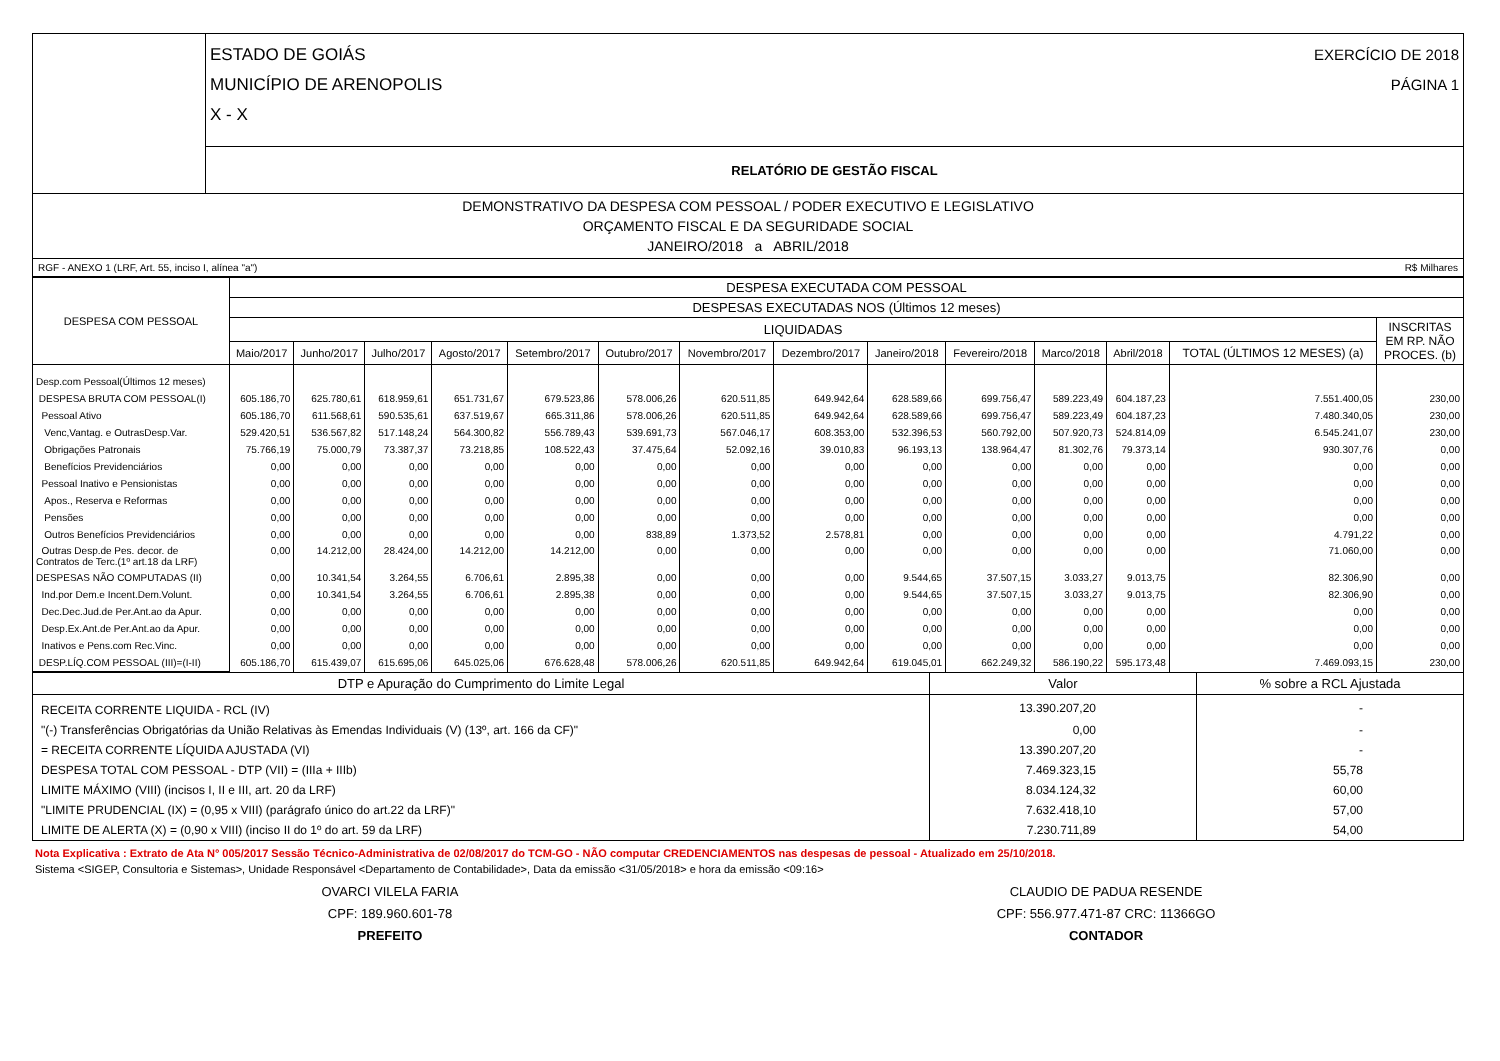| | ESTADO DE GOIÁS MUNICÍPIO DE ARENOPOLIS X - X EXERCÍCIO DE 2018 PÁGINA 1 |
| | RELATÓRIO DE GESTÃO FISCAL |
| DEMONSTRATIVO DA DESPESA COM PESSOAL / PODER EXECUTIVO E LEGISLATIVO ORÇAMENTO FISCAL E DA SEGURIDADE SOCIAL JANEIRO/2018 a ABRIL/2018 | |
| RGF - ANEXO 1 (LRF, Art. 55, inciso I, alínea "a") R$ Milhares | |
| DESPESA COM PESSOAL | DESPESA EXECUTADA COM PESSOAL | | | | | | | | | | | | | |
| --- | --- | --- | --- | --- | --- | --- | --- | --- | --- | --- | --- | --- | --- | --- |
| | DESPESAS EXECUTADAS NOS (Últimos 12 meses) | | | | | | | | | | | | | |
| | LIQUIDADAS | | | | | | | | | | | | | INSCRITAS EM RP. NÃO PROCES. (b) |
| | Maio/2017 | Junho/2017 | Julho/2017 | Agosto/2017 | Setembro/2017 | Outubro/2017 | Novembro/2017 | Dezembro/2017 | Janeiro/2018 | Fevereiro/2018 | Marco/2018 | Abril/2018 | TOTAL (ÚLTIMOS 12 MESES) (a) | |
| Desp.com Pessoal(Últimos 12 meses) | | | | | | | | | | | | | | |
| DESPESA BRUTA COM PESSOAL(I) | 605.186,70 | 625.780,61 | 618.959,61 | 651.731,67 | 679.523,86 | 578.006,26 | 620.511,85 | 649.942,64 | 628.589,66 | 699.756,47 | 589.223,49 | 604.187,23 | 7.551.400,05 | 230,00 |
| Pessoal Ativo | 605.186,70 | 611.568,61 | 590.535,61 | 637.519,67 | 665.311,86 | 578.006,26 | 620.511,85 | 649.942,64 | 628.589,66 | 699.756,47 | 589.223,49 | 604.187,23 | 7.480.340,05 | 230,00 |
| Venc,Vantag. e OutrasDesp.Var. | 529.420,51 | 536.567,82 | 517.148,24 | 564.300,82 | 556.789,43 | 539.691,73 | 567.046,17 | 608.353,00 | 532.396,53 | 560.792,00 | 507.920,73 | 524.814,09 | 6.545.241,07 | 230,00 |
| Obrigações Patronais | 75.766,19 | 75.000,79 | 73.387,37 | 73.218,85 | 108.522,43 | 37.475,64 | 52.092,16 | 39.010,83 | 96.193,13 | 138.964,47 | 81.302,76 | 79.373,14 | 930.307,76 | 0,00 |
| Benefícios Previdenciários | 0,00 | 0,00 | 0,00 | 0,00 | 0,00 | 0,00 | 0,00 | 0,00 | 0,00 | 0,00 | 0,00 | 0,00 | 0,00 | 0,00 |
| Pessoal Inativo e Pensionistas | 0,00 | 0,00 | 0,00 | 0,00 | 0,00 | 0,00 | 0,00 | 0,00 | 0,00 | 0,00 | 0,00 | 0,00 | 0,00 | 0,00 |
| Apos., Reserva e Reformas | 0,00 | 0,00 | 0,00 | 0,00 | 0,00 | 0,00 | 0,00 | 0,00 | 0,00 | 0,00 | 0,00 | 0,00 | 0,00 | 0,00 |
| Pensões | 0,00 | 0,00 | 0,00 | 0,00 | 0,00 | 0,00 | 0,00 | 0,00 | 0,00 | 0,00 | 0,00 | 0,00 | 0,00 | 0,00 |
| Outros Benefícios Previdenciários | 0,00 | 0,00 | 0,00 | 0,00 | 0,00 | 838,89 | 1.373,52 | 2.578,81 | 0,00 | 0,00 | 0,00 | 0,00 | 4.791,22 | 0,00 |
| Outras Desp.de Pes. decor. de Contratos de Terc.(1º art.18 da LRF) | 0,00 | 14.212,00 | 28.424,00 | 14.212,00 | 14.212,00 | 0,00 | 0,00 | 0,00 | 0,00 | 0,00 | 0,00 | 0,00 | 71.060,00 | 0,00 |
| DESPESAS NÃO COMPUTADAS (II) | 0,00 | 10.341,54 | 3.264,55 | 6.706,61 | 2.895,38 | 0,00 | 0,00 | 0,00 | 9.544,65 | 37.507,15 | 3.033,27 | 9.013,75 | 82.306,90 | 0,00 |
| Ind.por Dem.e Incent.Dem.Volunt. | 0,00 | 10.341,54 | 3.264,55 | 6.706,61 | 2.895,38 | 0,00 | 0,00 | 0,00 | 9.544,65 | 37.507,15 | 3.033,27 | 9.013,75 | 82.306,90 | 0,00 |
| Dec.Dec.Jud.de Per.Ant.ao da Apur. | 0,00 | 0,00 | 0,00 | 0,00 | 0,00 | 0,00 | 0,00 | 0,00 | 0,00 | 0,00 | 0,00 | 0,00 | 0,00 | 0,00 |
| Desp.Ex.Ant.de Per.Ant.ao da Apur. | 0,00 | 0,00 | 0,00 | 0,00 | 0,00 | 0,00 | 0,00 | 0,00 | 0,00 | 0,00 | 0,00 | 0,00 | 0,00 | 0,00 |
| Inativos e Pens.com Rec.Vinc. | 0,00 | 0,00 | 0,00 | 0,00 | 0,00 | 0,00 | 0,00 | 0,00 | 0,00 | 0,00 | 0,00 | 0,00 | 0,00 | 0,00 |
| DESP.LÍQ.COM PESSOAL (III)=(I-II) | 605.186,70 | 615.439,07 | 615.695,06 | 645.025,06 | 676.628,48 | 578.006,26 | 620.511,85 | 649.942,64 | 619.045,01 | 662.249,32 | 586.190,22 | 595.173,48 | 7.469.093,15 | 230,00 |
| DTP e Apuração do Cumprimento do Limite Legal | Valor | % sobre a RCL Ajustada |
| --- | --- | --- |
| RECEITA CORRENTE LIQUIDA - RCL (IV) | 13.390.207,20 | - |
| "(-) Transferências Obrigatórias da União Relativas às Emendas Individuais (V) (13º, art. 166 da CF)" | 0,00 | - |
| = RECEITA CORRENTE LÍQUIDA AJUSTADA (VI) | 13.390.207,20 | - |
| DESPESA TOTAL COM PESSOAL - DTP (VII) = (IIIa + IIIb) | 7.469.323,15 | 55,78 |
| LIMITE MÁXIMO (VIII) (incisos I, II e III, art. 20 da LRF) | 8.034.124,32 | 60,00 |
| "LIMITE PRUDENCIAL (IX) = (0,95 x VIII) (parágrafo único do art.22 da LRF)" | 7.632.418,10 | 57,00 |
| LIMITE DE ALERTA (X) = (0,90 x VIII) (inciso II do 1º do art. 59 da LRF) | 7.230.711,89 | 54,00 |
Nota Explicativa : Extrato de Ata N° 005/2017 Sessão Técnico-Administrativa de 02/08/2017 do TCM-GO - NÃO computar CREDENCIAMENTOS nas despesas de pessoal - Atualizado em 25/10/2018.
Sistema <SIGEP, Consultoria e Sistemas>, Unidade Responsável <Departamento de Contabilidade>, Data da emissão <31/05/2018> e hora da emissão <09:16>
OVARCI VILELA FARIA
CPF: 189.960.601-78
PREFEITO
CLAUDIO DE PADUA RESENDE
CPF: 556.977.471-87 CRC: 11366GO
CONTADOR